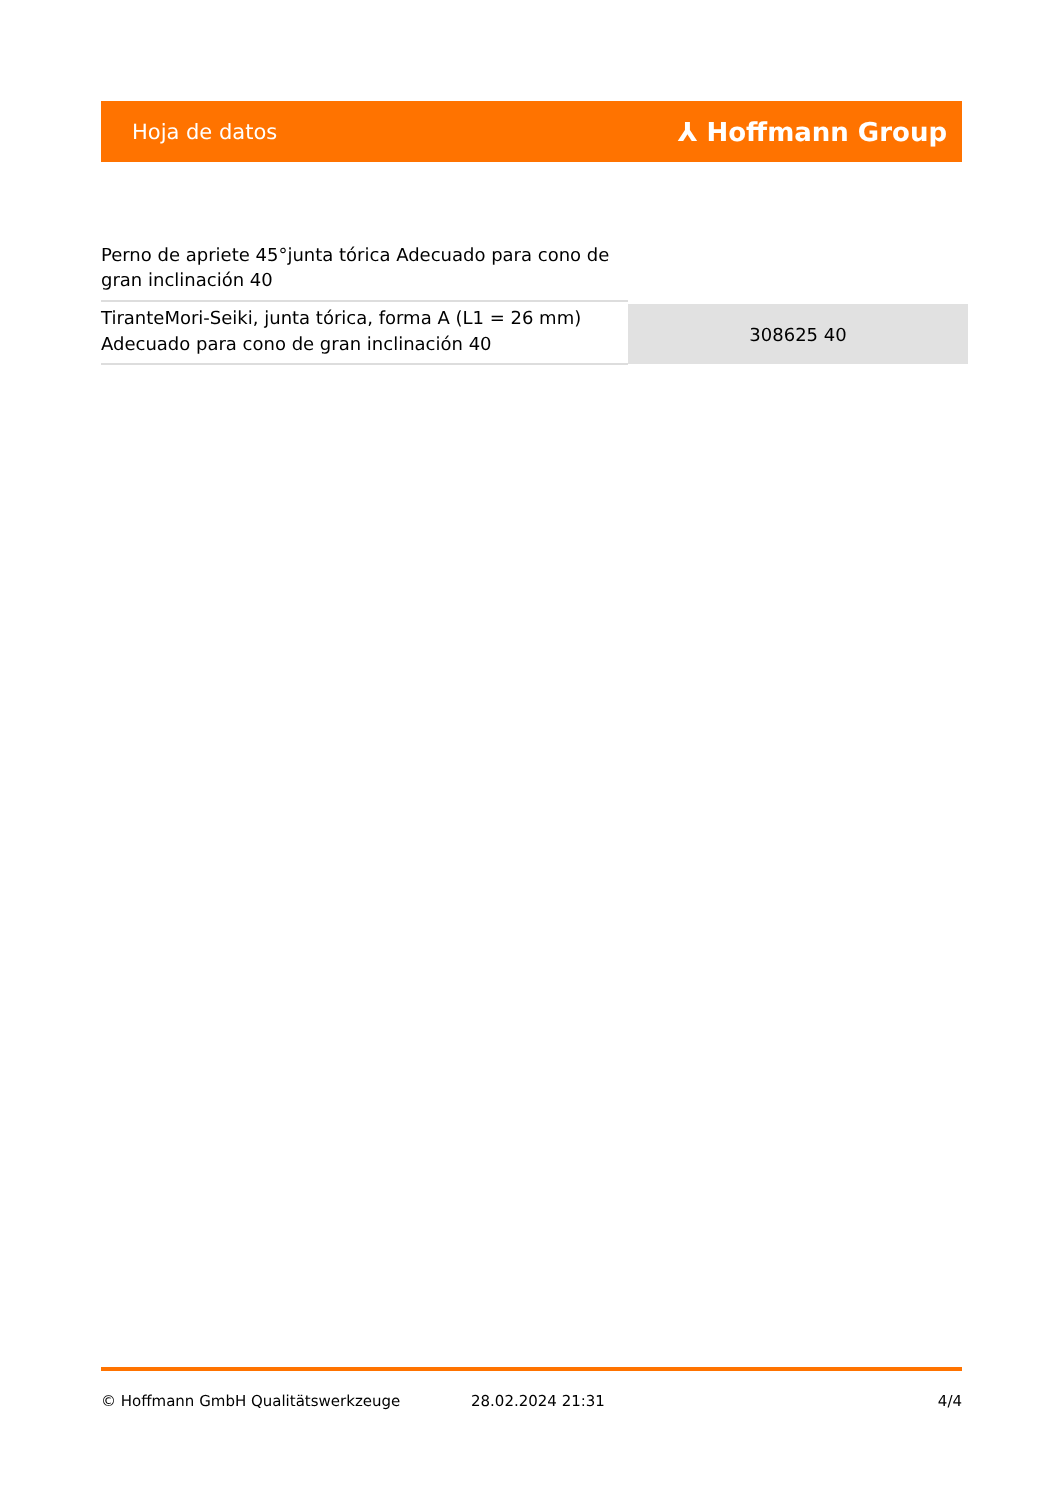Hoja de datos ⅄ Hoffmann Group
Perno de apriete 45°junta tórica Adecuado para cono de gran inclinación 40
| TiranteMori-Seiki, junta tórica, forma A (L1 = 26 mm) Adecuado para cono de gran inclinación 40 | 308625 40 |
© Hoffmann GmbH Qualitätswerkzeuge 28.02.2024 21:31 4/4